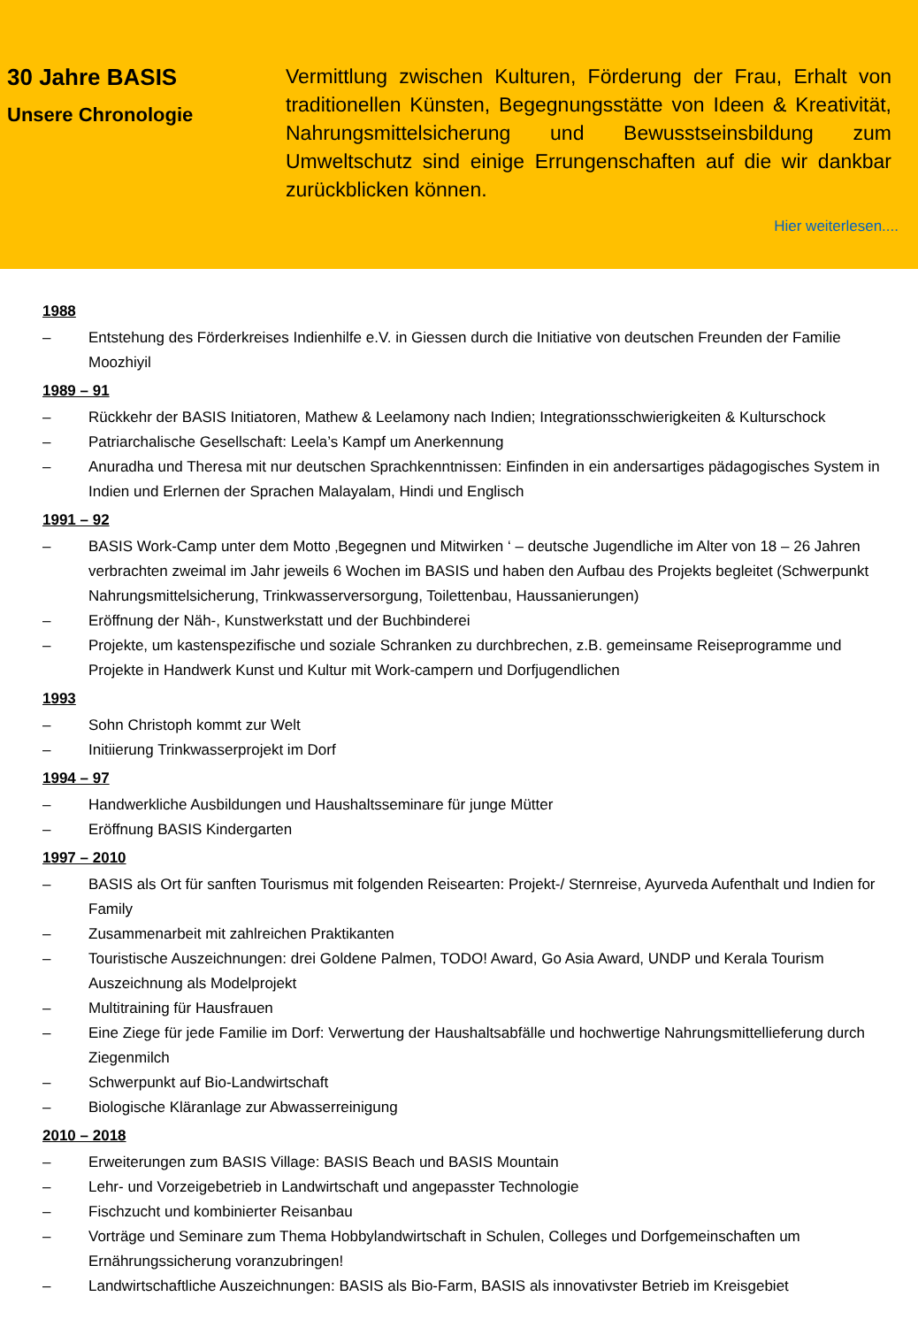30 Jahre BASIS
Unsere Chronologie
Vermittlung zwischen Kulturen, Förderung der Frau, Erhalt von traditionellen Künsten, Begegnungsstätte von Ideen & Kreativität, Nahrungsmittelsicherung und Bewusstseinsbildung zum Umweltschutz sind einige Errungenschaften auf die wir dankbar zurückblicken können.
Hier weiterlesen....
1988
– Entstehung des Förderkreises Indienhilfe e.V. in Giessen durch die Initiative von deutschen Freunden der Familie Moozhiyil
1989 – 91
– Rückkehr der BASIS Initiatoren, Mathew & Leelamony nach Indien; Integrationsschwierigkeiten & Kulturschock
– Patriarchalische Gesellschaft: Leela’s Kampf um Anerkennung
– Anuradha und Theresa mit nur deutschen Sprachkenntnissen: Einfinden in ein andersartiges pädagogisches System in Indien und Erlernen der Sprachen Malayalam, Hindi und Englisch
1991 – 92
– BASIS Work-Camp unter dem Motto ‚Begegnen und Mitwirken ‘ – deutsche Jugendliche im Alter von 18 – 26 Jahren verbrachten zweimal im Jahr jeweils 6 Wochen im BASIS und haben den Aufbau des Projekts begleitet (Schwerpunkt Nahrungsmittelsicherung, Trinkwasserversorgung, Toilettenbau, Haussanierungen)
– Eröffnung der Näh-, Kunstwerkstatt und der Buchbinderei
– Projekte, um kastenspezifische und soziale Schranken zu durchbrechen, z.B. gemeinsame Reiseprogramme und Projekte in Handwerk Kunst und Kultur mit Work-campern und Dorfjugendlichen
1993
– Sohn Christoph kommt zur Welt
– Initiierung Trinkwasserprojekt im Dorf
1994 – 97
– Handwerkliche Ausbildungen und Haushaltsseminare für junge Mütter
– Eröffnung BASIS Kindergarten
1997 – 2010
– BASIS als Ort für sanften Tourismus mit folgenden Reisearten: Projekt-/ Sternreise, Ayurveda Aufenthalt und Indien for Family
– Zusammenarbeit mit zahlreichen Praktikanten
– Touristische Auszeichnungen: drei Goldene Palmen, TODO! Award, Go Asia Award, UNDP und Kerala Tourism Auszeichnung als Modelprojekt
– Multitraining für Hausfrauen
– Eine Ziege für jede Familie im Dorf: Verwertung der Haushaltsabfälle und hochwertige Nahrungsmittellieferung durch Ziegenmilch
– Schwerpunkt auf Bio-Landwirtschaft
– Biologische Kläranlage zur Abwasserreinigung
2010 – 2018
– Erweiterungen zum BASIS Village: BASIS Beach und BASIS Mountain
– Lehr- und Vorzeigebetrieb in Landwirtschaft und angepasster Technologie
– Fischzucht und kombinierter Reisanbau
– Vorträge und Seminare zum Thema Hobbylandwirtschaft in Schulen, Colleges und Dorfgemeinschaften um Ernährungssicherung voranzubringen!
– Landwirtschaftliche Auszeichnungen: BASIS als Bio-Farm, BASIS als innovativster Betrieb im Kreisgebiet